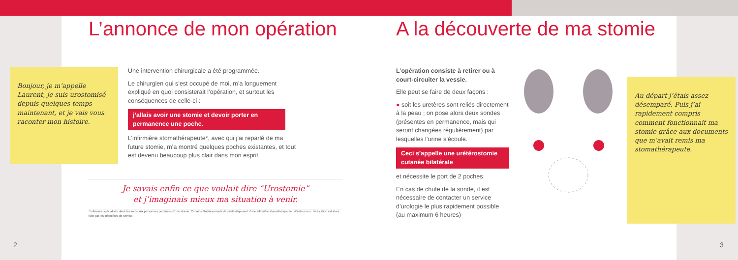L’annonce de mon opération
Bonjour, je m’appelle Laurent, je suis urostomisé depuis quelques temps maintenant, et je vais vous raconter mon histoire.
Une intervention chirurgicale a été programmée.
Le chirurgien qui s’est occupé de moi, m’a longuement expliqué en quoi consisterait l’opération, et surtout les conséquences de celle-ci :
j’allais avoir une stomie et devoir porter en permanence une poche.
L’infirmière stomathérapeute*, avec qui j’ai reparlé de ma future stomie, m’a montré quelques poches existantes, et tout est devenu beaucoup plus clair dans mon esprit.
Je savais enfin ce que voulait dire “Urostomie”
et j’imaginais mieux ma situation à venir.
* infirmière spécialisée dans les soins aux personnes porteuses d’une stomie. Certains établissements de santé disposent d’une infirmière stomathérapeute ; d’autres non : l’éducation est alors faite par les infirmières de service.
A la découverte de ma stomie
L’opération consiste à retirer ou à court-circuiter la vessie.
Elle peut se faire de deux façons :
● soit les uretères sont reliés directement à la peau ; on pose alors deux sondes (présentes en permanence, mais qui seront changées régulièrement) par lesquelles l’urine s’écoule.
Ceci s’appelle une urétérostomie cutanée bilatérale
et nécessite le port de 2 poches.
En cas de chute de la sonde, il est nécessaire de contacter un service d’urologie le plus rapidement possible (au maximum 6 heures)
Au départ j’étais assez désemparé. Puis j’ai rapidement compris comment fonctionnait ma stomie grâce aux documents que m’avait remis ma stomathérapeute.
2 3